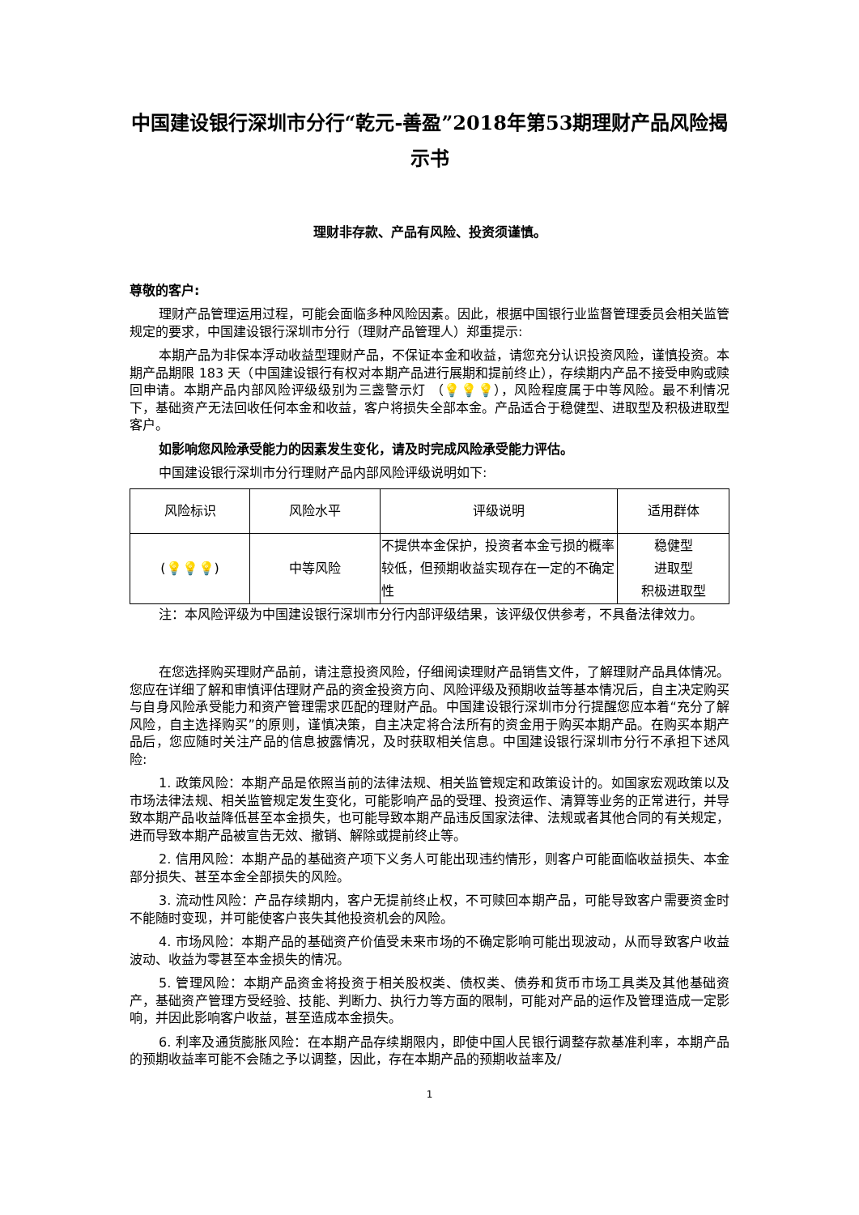中国建设银行深圳市分行“乾元-善盈”2018年第53期理财产品风险揭示书
理财非存款、产品有风险、投资须谨慎。
尊敬的客户:
理财产品管理运用过程，可能会面临多种风险因素。因此，根据中国银行业监督管理委员会相关监管规定的要求，中国建设银行深圳市分行（理财产品管理人）郑重提示:
本期产品为非保本浮动收益型理财产品，不保证本金和收益，请您充分认识投资风险，谨慎投资。本期产品期限 183 天（中国建设银行有权对本期产品进行展期和提前终止），存续期内产品不接受申购或赎回申请。本期产品内部风险评级级别为三盏警示灯 （💡💡💡），风险程度属于中等风险。最不利情况下，基础资产无法回收任何本金和收益，客户将损失全部本金。产品适合于稳健型、进取型及积极进取型客户。
如影响您风险承受能力的因素发生变化，请及时完成风险承受能力评估。
中国建设银行深圳市分行理财产品内部风险评级说明如下:
| 风险标识 | 风险水平 | 评级说明 | 适用群体 |
| --- | --- | --- | --- |
| ( 💡💡💡 ) | 中等风险 | 不提供本金保护，投资者本金亏损的概率较低，但预期收益实现存在一定的不确定性 | 稳健型 进取型 积极进取型 |
注：本风险评级为中国建设银行深圳市分行内部评级结果，该评级仅供参考，不具备法律效力。
在您选择购买理财产品前，请注意投资风险，仔细阅读理财产品销售文件，了解理财产品具体情况。您应在详细了解和审慎评估理财产品的资金投资方向、风险评级及预期收益等基本情况后，自主决定购买与自身风险承受能力和资产管理需求匹配的理财产品。中国建设银行深圳市分行提醒您应本着“充分了解风险，自主选择购买”的原则，谨慎决策，自主决定将合法所有的资金用于购买本期产品。在购买本期产品后，您应随时关注产品的信息披露情况，及时获取相关信息。中国建设银行深圳市分行不承担下述风险:
1. 政策风险：本期产品是依照当前的法律法规、相关监管规定和政策设计的。如国家宏观政策以及市场法律法规、相关监管规定发生变化，可能影响产品的受理、投资运作、清算等业务的正常进行，并导致本期产品收益降低甚至本金损失，也可能导致本期产品违反国家法律、法规或者其他合同的有关规定，进而导致本期产品被宣告无效、撤销、解除或提前终止等。
2. 信用风险：本期产品的基础资产项下义务人可能出现违约情形，则客户可能面临收益损失、本金部分损失、甚至本金全部损失的风险。
3. 流动性风险：产品存续期内，客户无提前终止权，不可赎回本期产品，可能导致客户需要资金时不能随时变现，并可能使客户丧失其他投资机会的风险。
4. 市场风险：本期产品的基础资产价值受未来市场的不确定影响可能出现波动，从而导致客户收益波动、收益为零甚至本金损失的情况。
5. 管理风险：本期产品资金将投资于相关股权类、债权类、债券和货币市场工具类及其他基础资产，基础资产管理方受经验、技能、判断力、执行力等方面的限制，可能对产品的运作及管理造成一定影响，并因此影响客户收益，甚至造成本金损失。
6. 利率及通货膨胀风险：在本期产品存续期限内，即使中国人民银行调整存款基准利率，本期产品的预期收益率可能不会随之予以调整，因此，存在本期产品的预期收益率及/
1